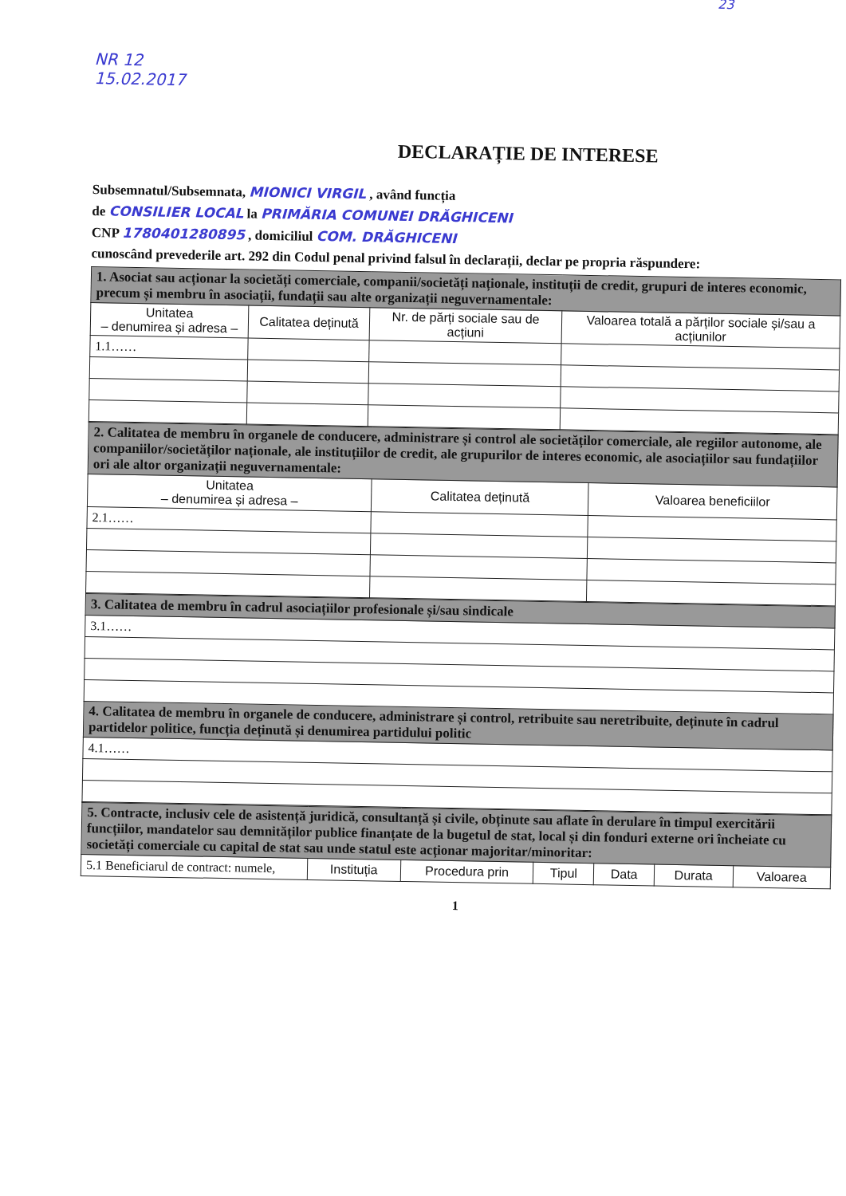NR 12
15.02.2017
23
DECLARAȚIE DE INTERESE
Subsemnatul/Subsemnata, MIONICI VIRGIL , având funcția
de CONSILIER LOCAL la PRIMĂRIA COMUNEI DRĂGHICENI
CNP 1780401280895 , domiciliul COM. DRĂGHICENI
cunoscând prevederile art. 292 din Codul penal privind falsul în declarații, declar pe propria răspundere:
| 1. Asociat sau acționar la societăți comerciale, companii/societăți naționale, instituții de credit, grupuri de interes economic, precum și membru în asociații, fundații sau alte organizații neguvernamentale: | | | |
| --- | --- | --- | --- |
| Unitatea – denumirea și adresa – | Calitatea deținută | Nr. de părți sociale sau de acțiuni | Valoarea totală a părților sociale și/sau a acțiunilor |
| 1.1…… | | | |
| 2. Calitatea de membru în organele de conducere, administrare și control ale societăților comerciale, ale regiilor autonome, ale companiilor/societăților naționale, ale instituțiilor de credit, ale grupurilor de interes economic, ale asociațiilor sau fundațiilor ori ale altor organizații neguvernamentale: | | |
| --- | --- | --- |
| Unitatea – denumirea și adresa – | Calitatea deținută | Valoarea beneficiilor |
| 2.1…… | | |
| 3. Calitatea de membru în cadrul asociațiilor profesionale și/sau sindicale |
| --- |
| 3.1…… |
| 4. Calitatea de membru în organele de conducere, administrare și control, retribuite sau neretribuite, deținute în cadrul partidelor politice, funcția deținută și denumirea partidului politic |
| 4.1…… |
| 5. Contracte, inclusiv cele de asistență juridică, consultanță și civile, obținute sau aflate în derulare în timpul exercitării funcțiilor, mandatelor sau demnităților publice finanțate de la bugetul de stat, local și din fonduri externe ori încheiate cu societăți comerciale cu capital de stat sau unde statul este acționar majoritar/minoritar: | | | | | | |
| --- | --- | --- | --- | --- | --- | --- |
| 5.1 Beneficiarul de contract: numele, | Instituția | Procedura prin | Tipul | Data | Durata | Valoarea |
1